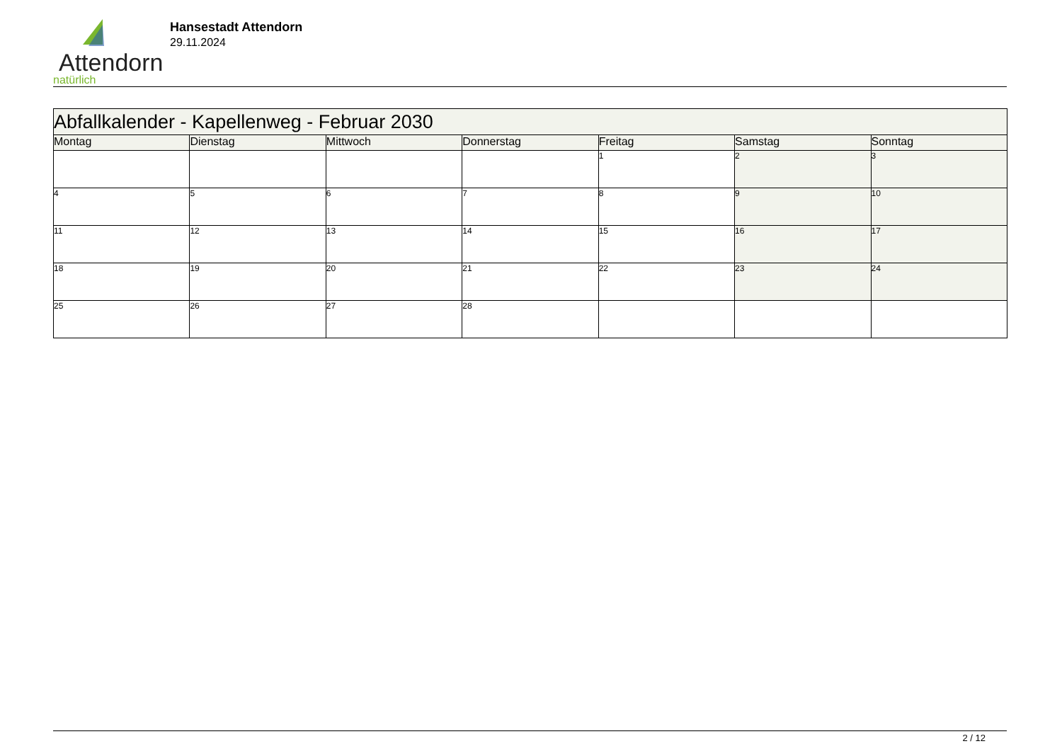Attendorn
natürlich
Hansestadt Attendorn
29.11.2024
| Abfallkalender - Kapellenweg - Februar 2030 | | | | | | |
| Montag | Dienstag | Mittwoch | Donnerstag | Freitag | Samstag | Sonntag |
| | | | | 1 | 2 | 3 |
| 4 | 5 | 6 | 7 | 8 | 9 | 10 |
| 11 | 12 | 13 | 14 | 15 | 16 | 17 |
| 18 | 19 | 20 | 21 | 22 | 23 | 24 |
| 25 | 26 | 27 | 28 | | | |
2 / 12